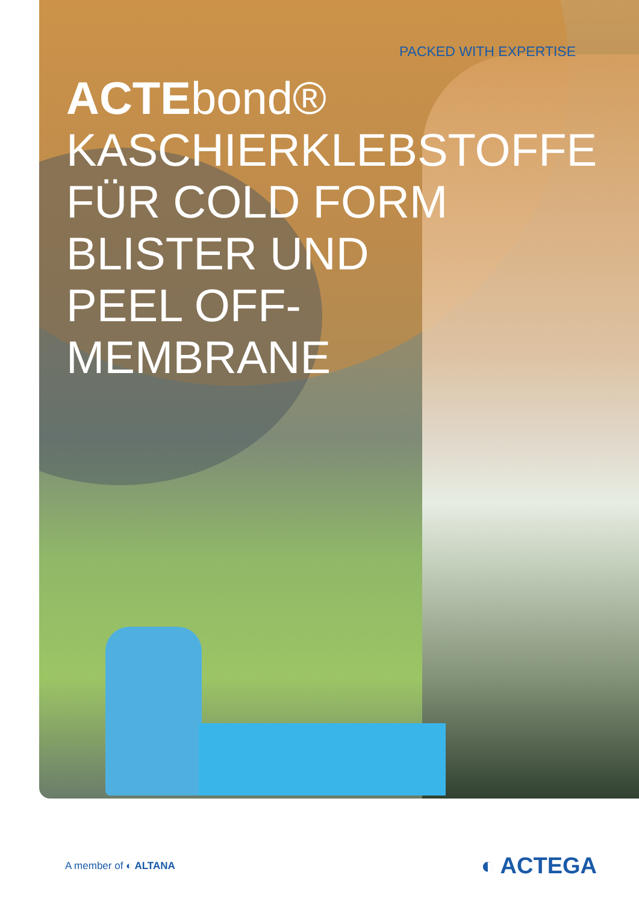PACKED WITH EXPERTISE
ACTEbond®
KASCHIERKLEBSTOFFE
FÜR COLD FORM
BLISTER UND
PEEL OFF-
MEMBRANE
A member of ◐ ALTANA
◐ ACTEGA